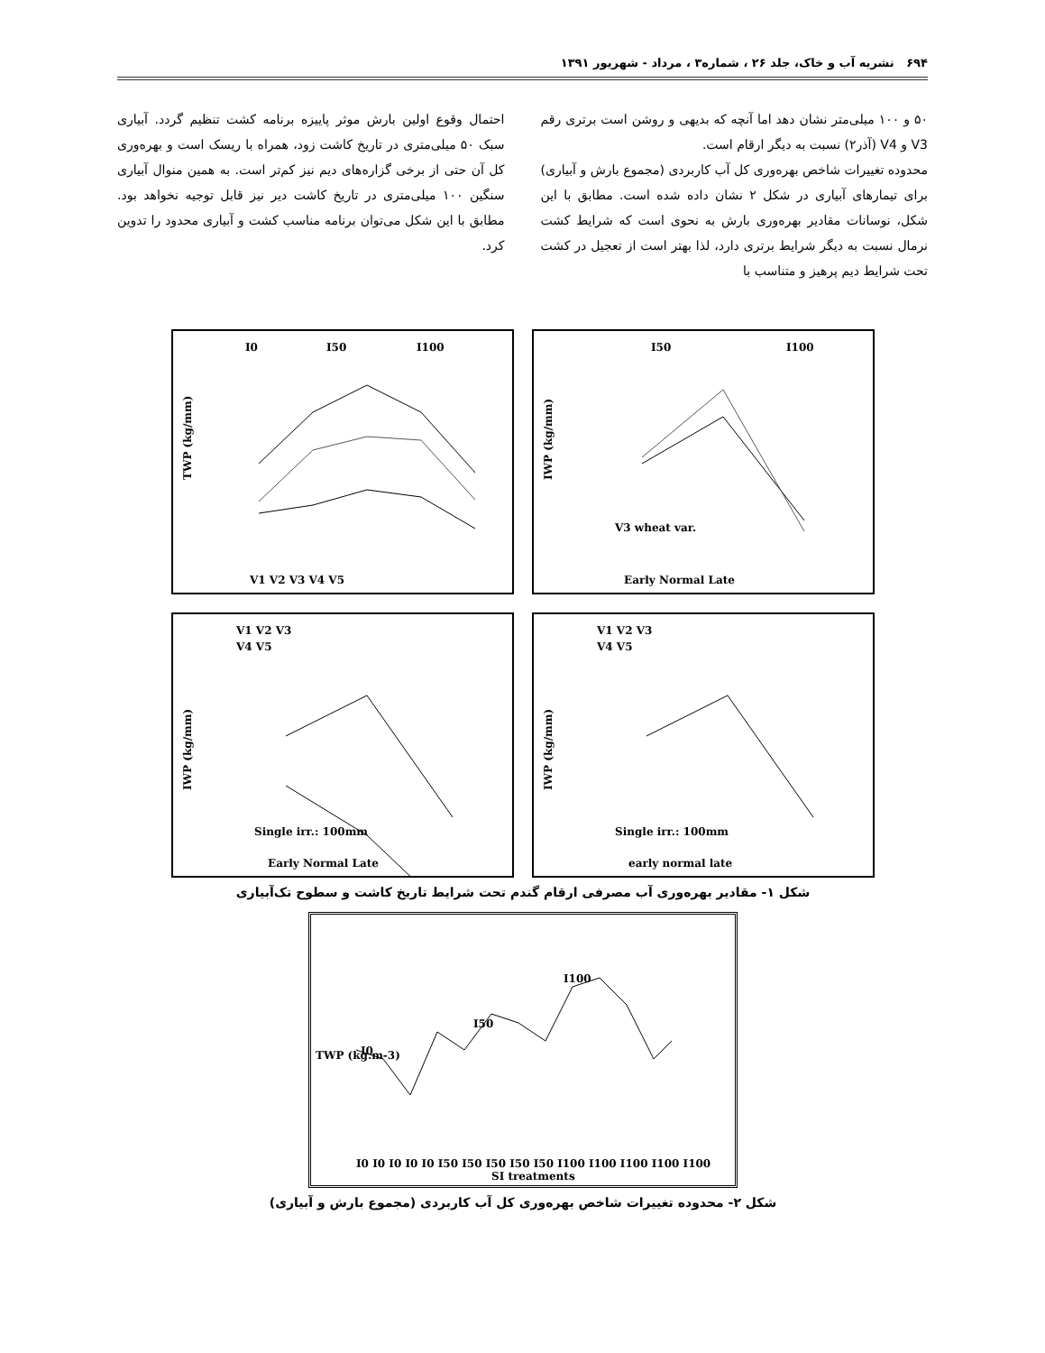۶۹۴ نشریه آب و خاک، جلد ۲۶ ، شماره۳ ، مرداد - شهریور ۱۳۹۱
۵۰ و ۱۰۰ میلی‌متر نشان دهد اما آنچه که بدیهی و روشن است برتری رقم V3 و V4 (آذر۲) نسبت به دیگر ارقام است.
محدوده تغییرات شاخص بهره‌وری کل آب کاربردی (مجموع بارش و آبیاری) برای تیمارهای آبیاری در شکل ۲ نشان داده شده است. مطابق با این شکل، نوسانات مقادیر بهره‌وری بارش به نحوی است که شرایط کشت نرمال نسبت به دیگر شرایط برتری دارد، لذا بهتر است از تعجیل در کشت تحت شرایط دیم پرهیز و متناسب با
احتمال وقوع اولین بارش موثر پاییزه برنامه کشت تنظیم گردد. آبیاری سبک ۵۰ میلی‌متری در تاریخ کاشت زود، همراه با ریسک است و بهره‌وری کل آن حتی از برخی گزاره‌های دیم نیز کم‌تر است. به همین منوال آبیاری سنگین ۱۰۰ میلی‌متری در تاریخ کاشت دیر نیز قابل توجیه نخواهد بود. مطابق با این شکل می‌توان برنامه مناسب کشت و آبیاری محدود را تدوین کرد.
I0
I50
I100
TWP (kg/mm)
V1 V2 V3 V4 V5
I50
I100
IWP (kg/mm)
V3 wheat var.
Early Normal Late
V1 V2 V3
V4 V5
IWP (kg/mm)
Single irr.: 100mm
Early Normal Late
V1 V2 V3
V4 V5
IWP (kg/mm)
Single irr.: 100mm
early normal late
شکل ۱- مقادیر بهره‌وری آب مصرفی ارقام گندم تحت شرایط تاریخ کاشت و سطوح تک‌آبیاری
TWP (kg.m-3)
I0
I50
I100
I0 I0 I0 I0 I0 I50 I50 I50 I50 I50 I100 I100 I100 I100 I100
SI treatments
شکل ۲- محدوده تغییرات شاخص بهره‌وری کل آب کاربردی (مجموع بارش و آبیاری)